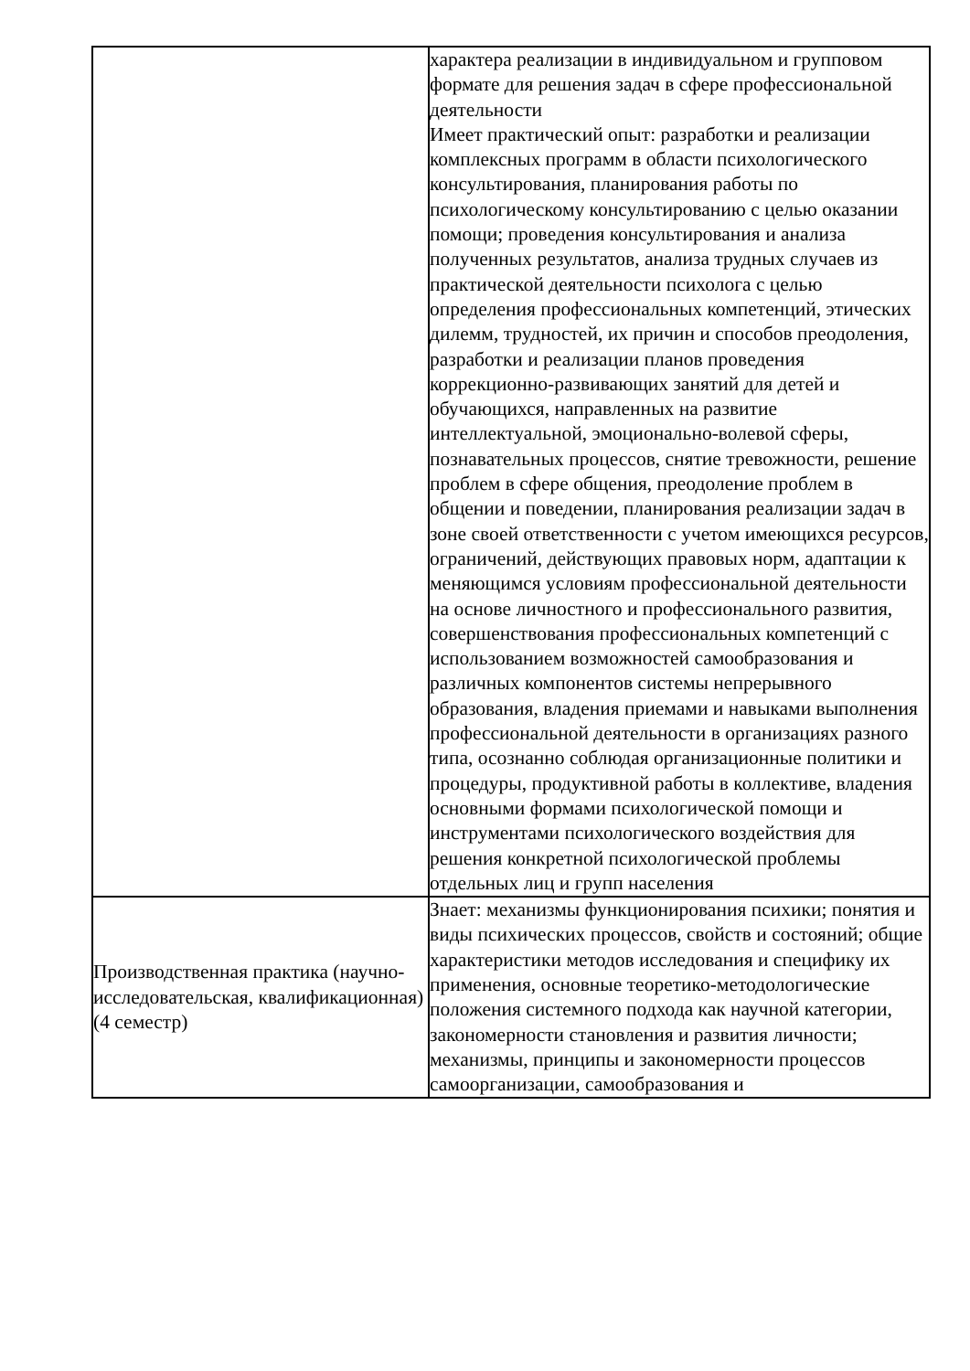| | характера реализации в индивидуальном и групповом формате для решения задач в сфере профессиональной деятельности Имеет практический опыт: разработки и реализации комплексных программ в области психологического консультирования, планирования работы по психологическому консультированию с целью оказании помощи; проведения консультирования и анализа полученных результатов, анализа трудных случаев из практической деятельности психолога с целью определения профессиональных компетенций, этических дилемм, трудностей, их причин и способов преодоления, разработки и реализации планов проведения коррекционно-развивающих занятий для детей и обучающихся, направленных на развитие интеллектуальной, эмоционально-волевой сферы, познавательных процессов, снятие тревожности, решение проблем в сфере общения, преодоление проблем в общении и поведении, планирования реализации задач в зоне своей ответственности с учетом имеющихся ресурсов, ограничений, действующих правовых норм, адаптации к меняющимся условиям профессиональной деятельности на основе личностного и профессионального развития, совершенствования профессиональных компетенций с использованием возможностей самообразования и различных компонентов системы непрерывного образования, владения приемами и навыками выполнения профессиональной деятельности в организациях разного типа, осознанно соблюдая организационные политики и процедуры, продуктивной работы в коллективе, владения основными формами психологической помощи и инструментами психологического воздействия для решения конкретной психологической проблемы отдельных лиц и групп населения |
| Производственная практика (научно-исследовательская, квалификационная) (4 семестр) | Знает: механизмы функционирования психики; понятия и виды психических процессов, свойств и состояний; общие характеристики методов исследования и специфику их применения, основные теоретико-методологические положения системного подхода как научной категории, закономерности становления и развития личности; механизмы, принципы и закономерности процессов самоорганизации, самообразования и |